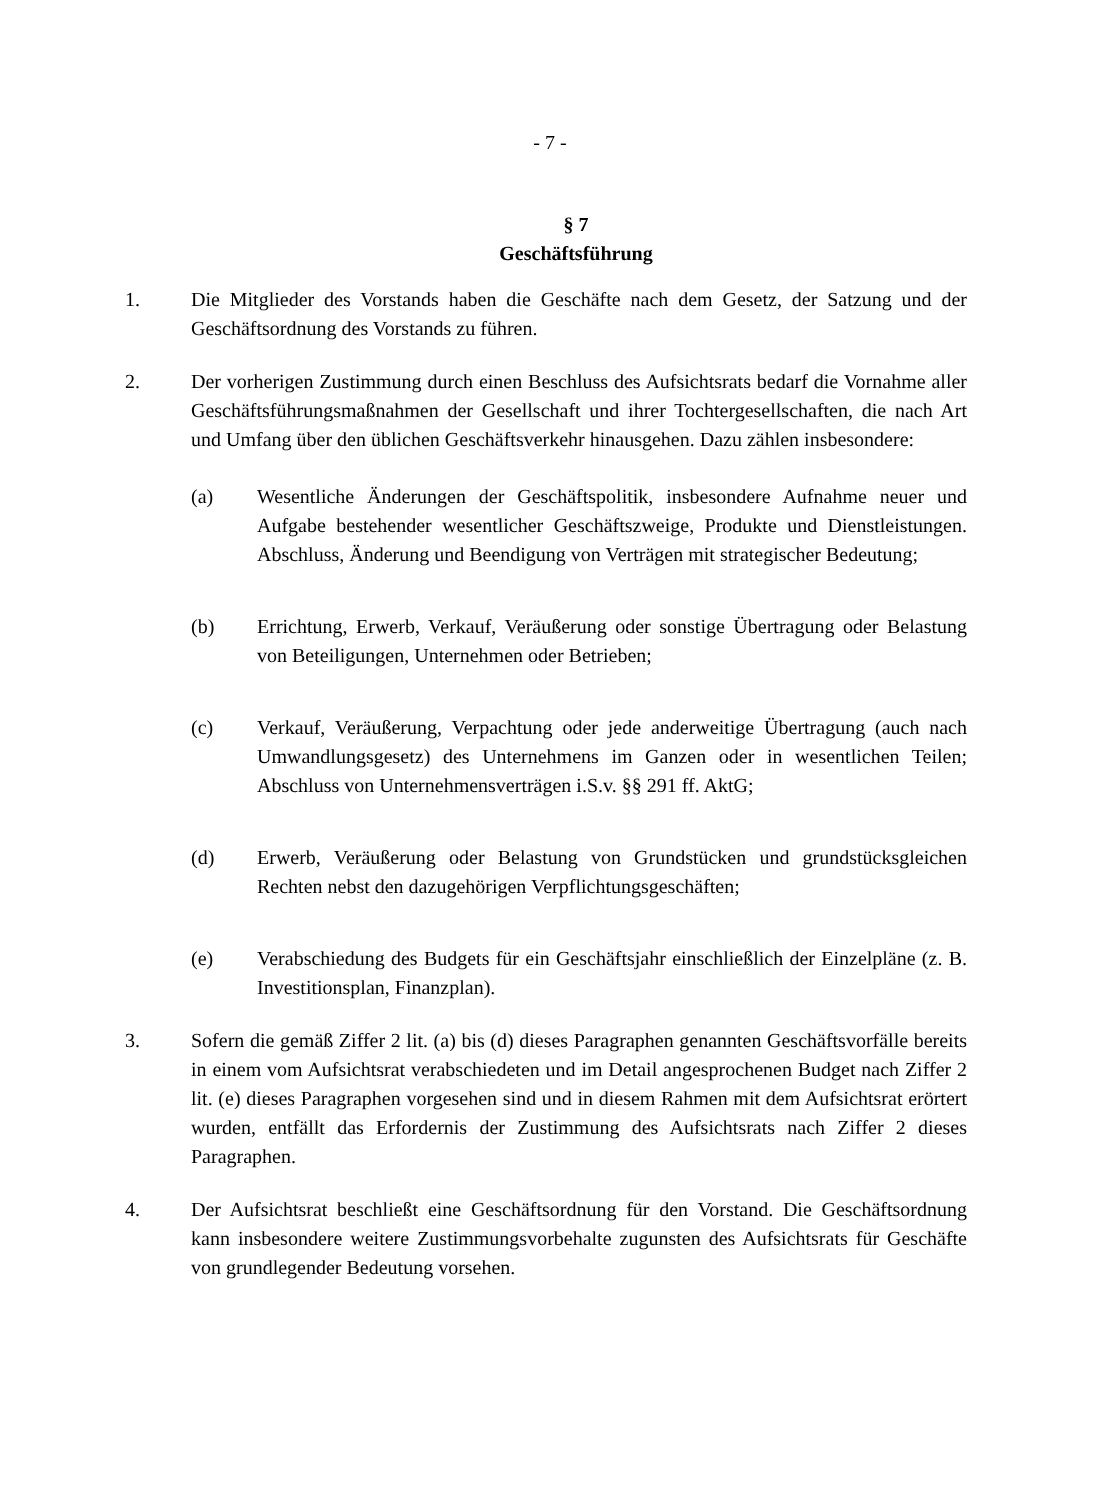- 7 -
§ 7
Geschäftsführung
1. Die Mitglieder des Vorstands haben die Geschäfte nach dem Gesetz, der Satzung und der Geschäftsordnung des Vorstands zu führen.
2. Der vorherigen Zustimmung durch einen Beschluss des Aufsichtsrats bedarf die Vornahme aller Geschäftsführungsmaßnahmen der Gesellschaft und ihrer Tochtergesellschaften, die nach Art und Umfang über den üblichen Geschäftsverkehr hinausgehen. Dazu zählen insbesondere:
(a) Wesentliche Änderungen der Geschäftspolitik, insbesondere Aufnahme neuer und Aufgabe bestehender wesentlicher Geschäftszweige, Produkte und Dienstleistungen. Abschluss, Änderung und Beendigung von Verträgen mit strategischer Bedeutung;
(b) Errichtung, Erwerb, Verkauf, Veräußerung oder sonstige Übertragung oder Belastung von Beteiligungen, Unternehmen oder Betrieben;
(c) Verkauf, Veräußerung, Verpachtung oder jede anderweitige Übertragung (auch nach Umwandlungsgesetz) des Unternehmens im Ganzen oder in wesentlichen Teilen; Abschluss von Unternehmensverträgen i.S.v. §§ 291 ff. AktG;
(d) Erwerb, Veräußerung oder Belastung von Grundstücken und grundstücksgleichen Rechten nebst den dazugehörigen Verpflichtungsgeschäften;
(e) Verabschiedung des Budgets für ein Geschäftsjahr einschließlich der Einzelpläne (z. B. Investitionsplan, Finanzplan).
3. Sofern die gemäß Ziffer 2 lit. (a) bis (d) dieses Paragraphen genannten Geschäftsvorfälle bereits in einem vom Aufsichtsrat verabschiedeten und im Detail angesprochenen Budget nach Ziffer 2 lit. (e) dieses Paragraphen vorgesehen sind und in diesem Rahmen mit dem Aufsichtsrat erörtert wurden, entfällt das Erfordernis der Zustimmung des Aufsichtsrats nach Ziffer 2 dieses Paragraphen.
4. Der Aufsichtsrat beschließt eine Geschäftsordnung für den Vorstand. Die Geschäftsordnung kann insbesondere weitere Zustimmungsvorbehalte zugunsten des Aufsichtsrats für Geschäfte von grundlegender Bedeutung vorsehen.